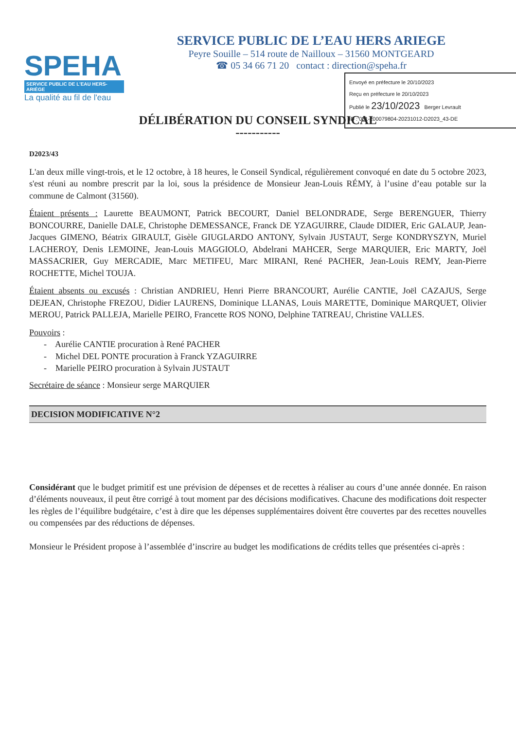SPEHA
SERVICE PUBLIC DE L'EAU HERS-ARIÈGE
La qualité au fil de l'eau
SERVICE PUBLIC DE L’EAU HERS ARIEGE
Peyre Souille – 514 route de Nailloux – 31560 MONTGEARD
☎ 05 34 66 71 20 contact : direction@speha.fr
Envoyé en préfecture le 20/10/2023
Reçu en préfecture le 20/10/2023
Publié le 23/10/2023 Berger Levrault
ID : 031-200079804-20231012-D2023_43-DE
DÉLIBÉRATION DU CONSEIL SYNDICAL
-----------
D2023/43
L'an deux mille vingt-trois, et le 12 octobre, à 18 heures, le Conseil Syndical, régulièrement convoqué en date du 5 octobre 2023, s'est réuni au nombre prescrit par la loi, sous la présidence de Monsieur Jean-Louis RÉMY, à l’usine d’eau potable sur la commune de Calmont (31560).
Étaient présents : Laurette BEAUMONT, Patrick BECOURT, Daniel BELONDRADE, Serge BERENGUER, Thierry BONCOURRE, Danielle DALE, Christophe DEMESSANCE, Franck DE YZAGUIRRE, Claude DIDIER, Eric GALAUP, Jean-Jacques GIMENO, Béatrix GIRAULT, Gisèle GIUGLARDO ANTONY, Sylvain JUSTAUT, Serge KONDRYSZYN, Muriel LACHEROY, Denis LEMOINE, Jean-Louis MAGGIOLO, Abdelrani MAHCER, Serge MARQUIER, Eric MARTY, Joël MASSACRIER, Guy MERCADIE, Marc METIFEU, Marc MIRANI, René PACHER, Jean-Louis REMY, Jean-Pierre ROCHETTE, Michel TOUJA.
Étaient absents ou excusés : Christian ANDRIEU, Henri Pierre BRANCOURT, Aurélie CANTIE, Joël CAZAJUS, Serge DEJEAN, Christophe FREZOU, Didier LAURENS, Dominique LLANAS, Louis MARETTE, Dominique MARQUET, Olivier MEROU, Patrick PALLEJA, Marielle PEIRO, Francette ROS NONO, Delphine TATREAU, Christine VALLES.
Pouvoirs :
- Aurélie CANTIE procuration à René PACHER
- Michel DEL PONTE procuration à Franck YZAGUIRRE
- Marielle PEIRO procuration à Sylvain JUSTAUT
Secrétaire de séance : Monsieur serge MARQUIER
DECISION MODIFICATIVE N°2
Considérant que le budget primitif est une prévision de dépenses et de recettes à réaliser au cours d’une année donnée. En raison d’éléments nouveaux, il peut être corrigé à tout moment par des décisions modificatives. Chacune des modifications doit respecter les règles de l’équilibre budgétaire, c’est à dire que les dépenses supplémentaires doivent être couvertes par des recettes nouvelles ou compensées par des réductions de dépenses.
Monsieur le Président propose à l’assemblée d’inscrire au budget les modifications de crédits telles que présentées ci-après :